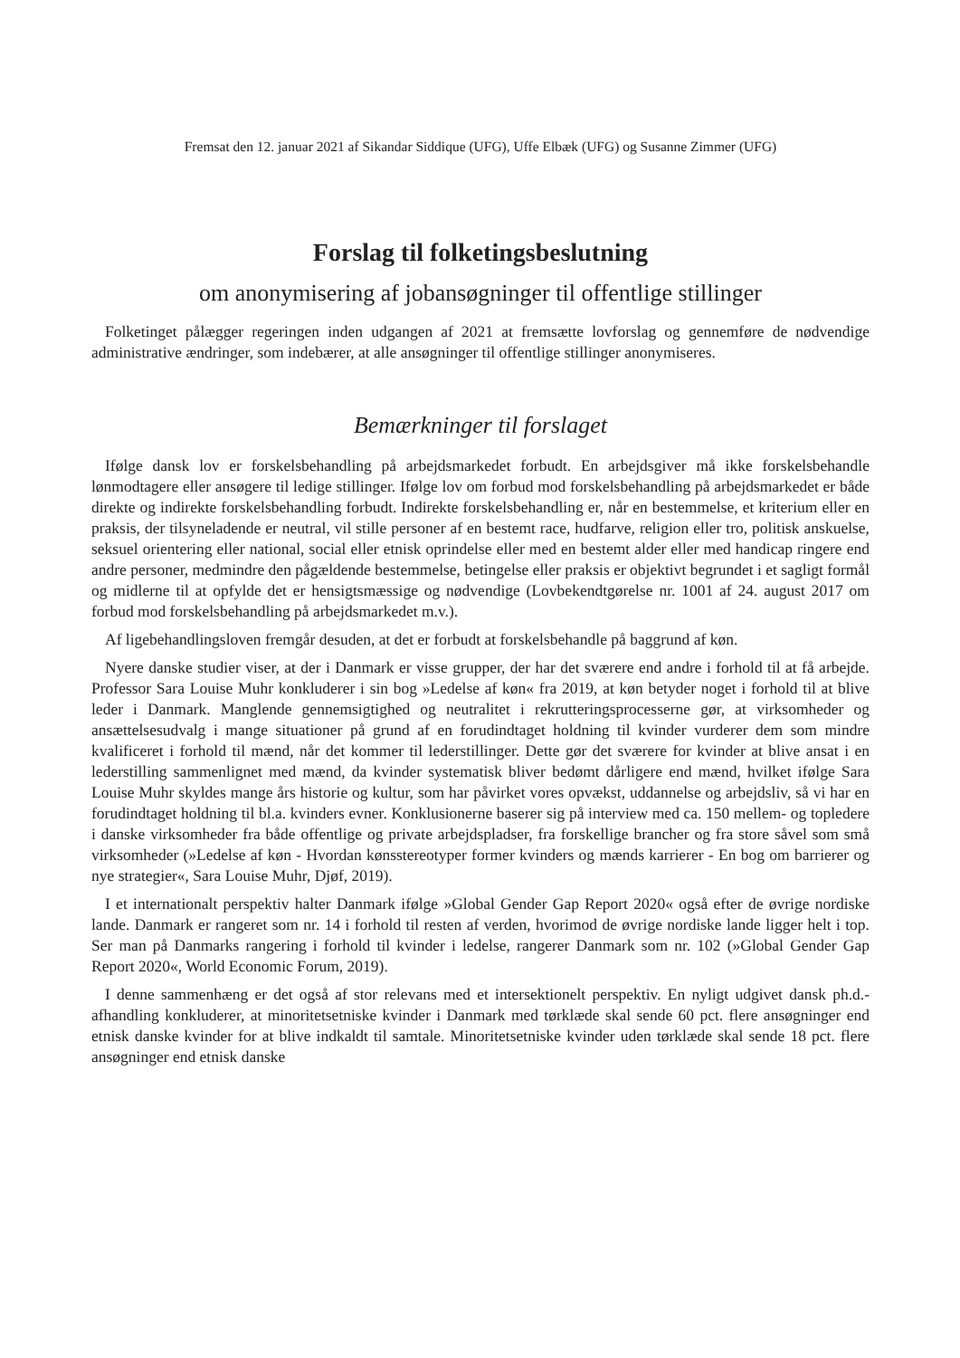Fremsat den 12. januar 2021 af Sikandar Siddique (UFG), Uffe Elbæk (UFG) og Susanne Zimmer (UFG)
Forslag til folketingsbeslutning
om anonymisering af jobansøgninger til offentlige stillinger
Folketinget pålægger regeringen inden udgangen af 2021 at fremsætte lovforslag og gennemføre de nødvendige administrative ændringer, som indebærer, at alle ansøgninger til offentlige stillinger anonymiseres.
Bemærkninger til forslaget
Ifølge dansk lov er forskelsbehandling på arbejdsmarkedet forbudt. En arbejdsgiver må ikke forskelsbehandle lønmodtagere eller ansøgere til ledige stillinger. Ifølge lov om forbud mod forskelsbehandling på arbejdsmarkedet er både direkte og indirekte forskelsbehandling forbudt. Indirekte forskelsbehandling er, når en bestemmelse, et kriterium eller en praksis, der tilsyneladende er neutral, vil stille personer af en bestemt race, hudfarve, religion eller tro, politisk anskuelse, seksuel orientering eller national, social eller etnisk oprindelse eller med en bestemt alder eller med handicap ringere end andre personer, medmindre den pågældende bestemmelse, betingelse eller praksis er objektivt begrundet i et sagligt formål og midlerne til at opfylde det er hensigtsmæssige og nødvendige (Lovbekendtgørelse nr. 1001 af 24. august 2017 om forbud mod forskelsbehandling på arbejdsmarkedet m.v.).
Af ligebehandlingsloven fremgår desuden, at det er forbudt at forskelsbehandle på baggrund af køn.
Nyere danske studier viser, at der i Danmark er visse grupper, der har det sværere end andre i forhold til at få arbejde. Professor Sara Louise Muhr konkluderer i sin bog »Ledelse af køn« fra 2019, at køn betyder noget i forhold til at blive leder i Danmark. Manglende gennemsigtighed og neutralitet i rekrutteringsprocesserne gør, at virksomheder og ansættelsesudvalg i mange situationer på grund af en forudindtaget holdning til kvinder vurderer dem som mindre kvalificeret i forhold til mænd, når det kommer til lederstillinger. Dette gør det sværere for kvinder at blive ansat i en lederstilling sammenlignet med mænd, da kvinder systematisk bliver bedømt dårligere end mænd, hvilket ifølge Sara Louise Muhr skyldes mange års historie og kultur, som har påvirket vores opvækst, uddannelse og arbejdsliv, så vi har en forudindtaget holdning til bl.a. kvinders evner. Konklusionerne baserer sig på interview med ca. 150 mellem- og topledere i danske virksomheder fra både offentlige og private arbejdspladser, fra forskellige brancher og fra store såvel som små virksomheder (»Ledelse af køn - Hvordan kønsstereotyper former kvinders og mænds karrierer - En bog om barrierer og nye strategier«, Sara Louise Muhr, Djøf, 2019).
I et internationalt perspektiv halter Danmark ifølge »Global Gender Gap Report 2020« også efter de øvrige nordiske lande. Danmark er rangeret som nr. 14 i forhold til resten af verden, hvorimod de øvrige nordiske lande ligger helt i top. Ser man på Danmarks rangering i forhold til kvinder i ledelse, rangerer Danmark som nr. 102 (»Global Gender Gap Report 2020«, World Economic Forum, 2019).
I denne sammenhæng er det også af stor relevans med et intersektionelt perspektiv. En nyligt udgivet dansk ph.d.-afhandling konkluderer, at minoritetsetniske kvinder i Danmark med tørklæde skal sende 60 pct. flere ansøgninger end etnisk danske kvinder for at blive indkaldt til samtale. Minoritetsetniske kvinder uden tørklæde skal sende 18 pct. flere ansøgninger end etnisk danske